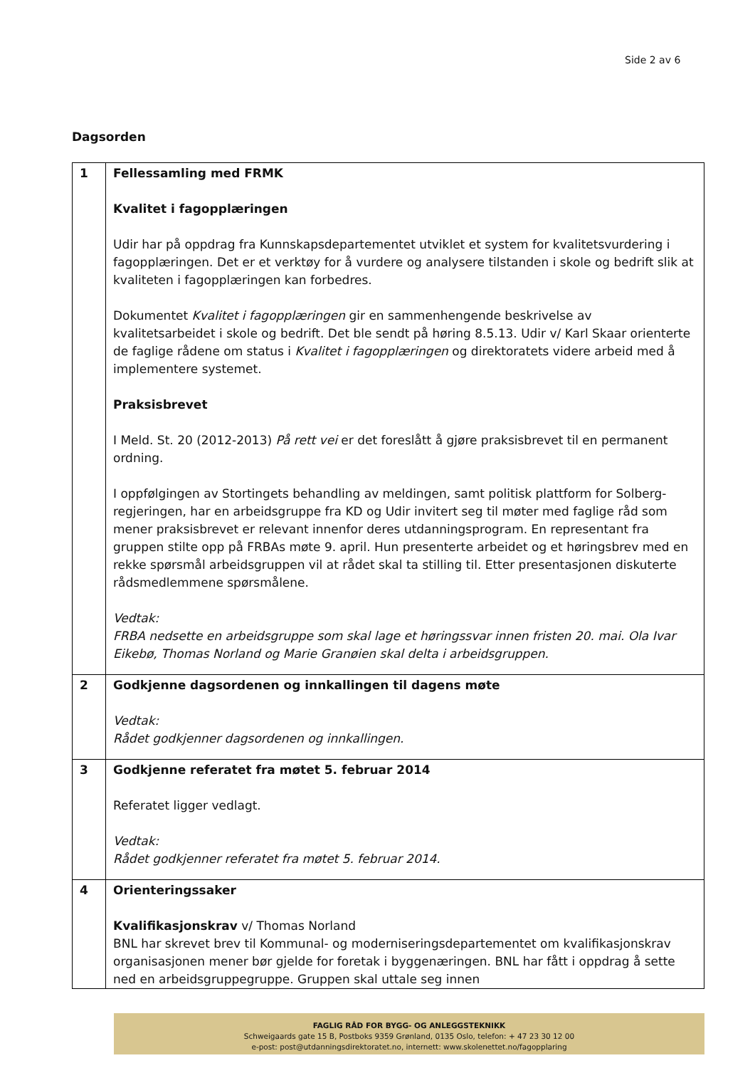Side 2 av 6
Dagsorden
| 1 | Fellessamling med FRMK Kvalitet i fagopplæringen Udir har på oppdrag fra Kunnskapsdepartementet utviklet et system for kvalitetsvurdering i fagopplæringen. Det er et verktøy for å vurdere og analysere tilstanden i skole og bedrift slik at kvaliteten i fagopplæringen kan forbedres. Dokumentet Kvalitet i fagopplæringen gir en sammenhengende beskrivelse av kvalitetsarbeidet i skole og bedrift. Det ble sendt på høring 8.5.13. Udir v/ Karl Skaar orienterte de faglige rådene om status i Kvalitet i fagopplæringen og direktoratets videre arbeid med å implementere systemet. Praksisbrevet I Meld. St. 20 (2012-2013) På rett vei er det foreslått å gjøre praksisbrevet til en permanent ordning. I oppfølgingen av Stortingets behandling av meldingen, samt politisk plattform for Solberg-regjeringen, har en arbeidsgruppe fra KD og Udir invitert seg til møter med faglige råd som mener praksisbrevet er relevant innenfor deres utdanningsprogram. En representant fra gruppen stilte opp på FRBAs møte 9. april. Hun presenterte arbeidet og et høringsbrev med en rekke spørsmål arbeidsgruppen vil at rådet skal ta stilling til. Etter presentasjonen diskuterte rådsmedlemmene spørsmålene. Vedtak: FRBA nedsette en arbeidsgruppe som skal lage et høringssvar innen fristen 20. mai. Ola Ivar Eikebø, Thomas Norland og Marie Granøien skal delta i arbeidsgruppen. |
| 2 | Godkjenne dagsordenen og innkallingen til dagens møte Vedtak: Rådet godkjenner dagsordenen og innkallingen. |
| 3 | Godkjenne referatet fra møtet 5. februar 2014 Referatet ligger vedlagt. Vedtak: Rådet godkjenner referatet fra møtet 5. februar 2014. |
| 4 | Orienteringssaker Kvalifikasjonskrav v/ Thomas Norland BNL har skrevet brev til Kommunal- og moderniseringsdepartementet om kvalifikasjonskrav organisasjonen mener bør gjelde for foretak i byggenæringen. BNL har fått i oppdrag å sette ned en arbeidsgruppegruppe. Gruppen skal uttale seg innen |
FAGLIG RÅD FOR BYGG- OG ANLEGGSTEKNIKK
Schweigaards gate 15 B, Postboks 9359 Grønland, 0135 Oslo, telefon: + 47 23 30 12 00
e-post: post@utdanningsdirektoratet.no, internett: www.skolenettet.no/fagopplaring